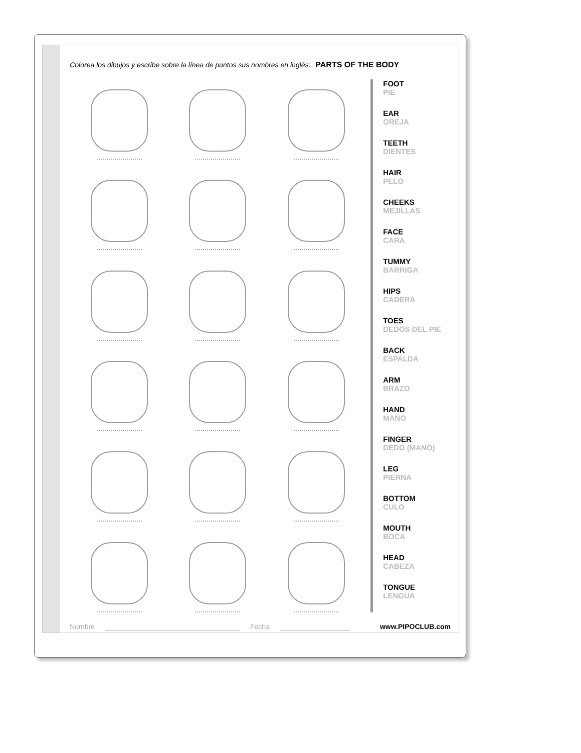Colorea los dibujos y escribe sobre la línea de puntos sus nombres en inglés: PARTS OF THE BODY
FOOT
PIE
EAR
OREJA
TEETH
DIENTES
HAIR
PELO
CHEEKS
MEJILLAS
FACE
CARA
TUMMY
BARRIGA
HIPS
CADERA
TOES
DEDOS DEL PIE
BACK
ESPALDA
ARM
BRAZO
HAND
MANO
FINGER
DEDO (MANO)
LEG
PIERNA
BOTTOM
CULO
MOUTH
BOCA
HEAD
CABEZA
TONGUE
LENGUA
Nombre Fecha www.PIPOCLUB.com